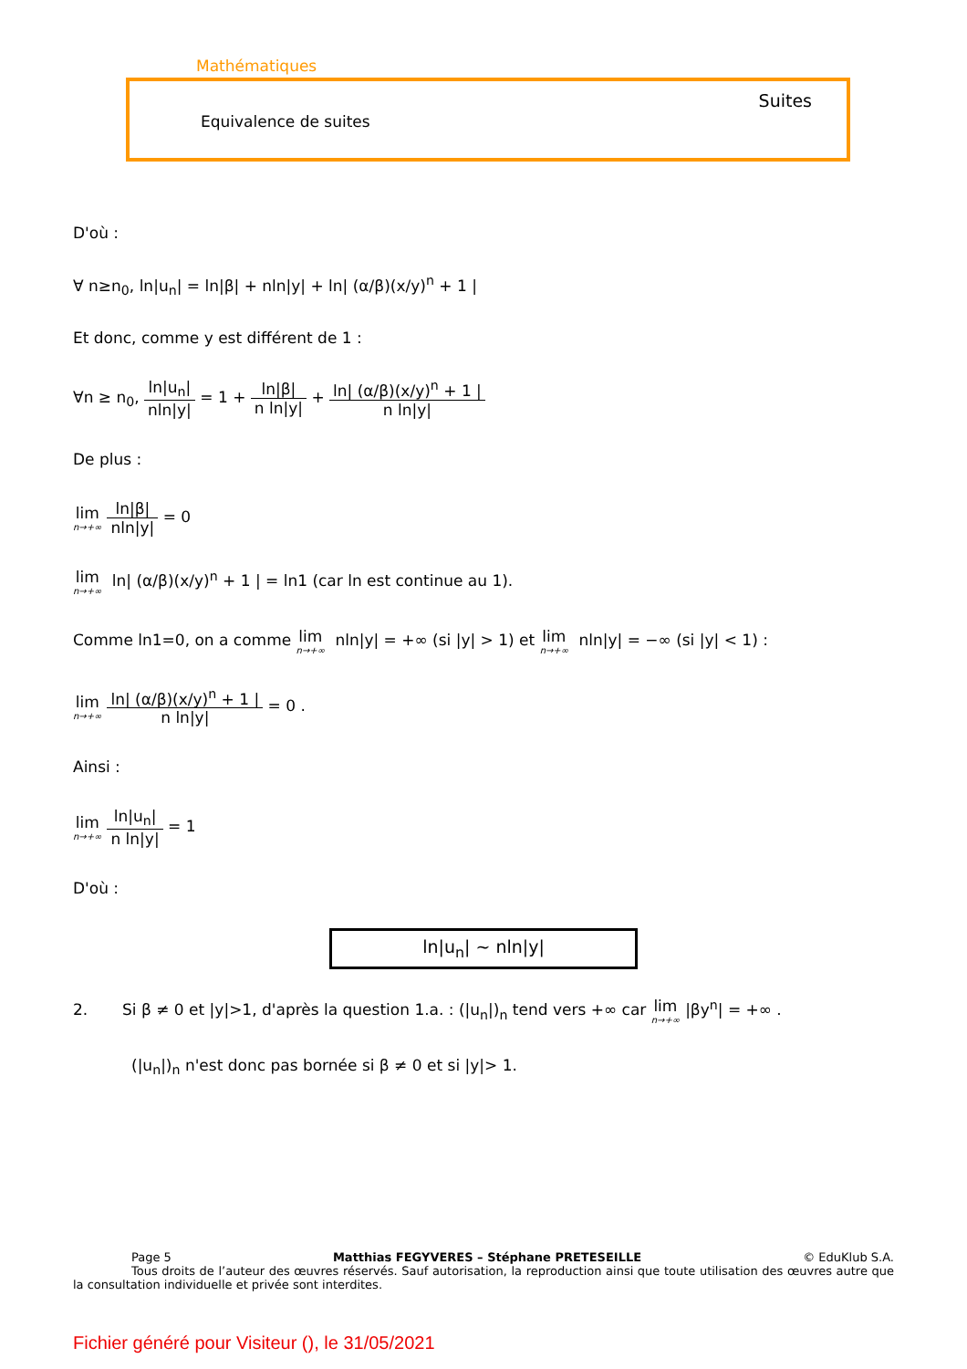Mathématiques
Suites
Equivalence de suites
D'où :
∀ n≥n<sub>0</sub>, ln|u<sub>n</sub>| = ln|β| + nln|y| + ln| (α/β)(x/y)<sup>n</sup> + 1 |
Et donc, comme y est différent de 1 :
∀n ≥ n<sub>0</sub>, ln|u<sub>n</sub>| nln|y| = 1 + ln|β| n ln|y| + ln| (α/β)(x/y)<sup>n</sup> + 1 | n ln|y|
De plus :
lim n→+∞ ln|β| nln|y| = 0
lim n→+∞ ln| (α/β)(x/y)<sup>n</sup> + 1 | = ln1 (car ln est continue au 1).
Comme ln1=0, on a comme lim n→+∞ nln|y| = +∞ (si |y| > 1) et lim n→+∞ nln|y| = −∞ (si |y| < 1) :
lim n→+∞ ln| (α/β)(x/y)<sup>n</sup> + 1 | n ln|y| = 0 .
Ainsi :
lim n→+∞ ln|u<sub>n</sub>| n ln|y| = 1
D'où :
ln|u<sub>n</sub>| ∼ nln|y|
2. Si β ≠ 0 et |y|>1, d'après la question 1.a. : (|u<sub>n</sub>|)<sub>n</sub> tend vers +∞ car lim n→+∞ |βy<sup>n</sup>| = +∞ .
(|u<sub>n</sub>|)<sub>n</sub> n'est donc pas bornée si β ≠ 0 et si |y|> 1.
Page 5 Matthias FEGYVERES – Stéphane PRETESEILLE © EduKlub S.A.
Tous droits de l’auteur des œuvres réservés. Sauf autorisation, la reproduction ainsi que toute utilisation des œuvres autre que la consultation individuelle et privée sont interdites.
Fichier généré pour Visiteur (), le 31/05/2021